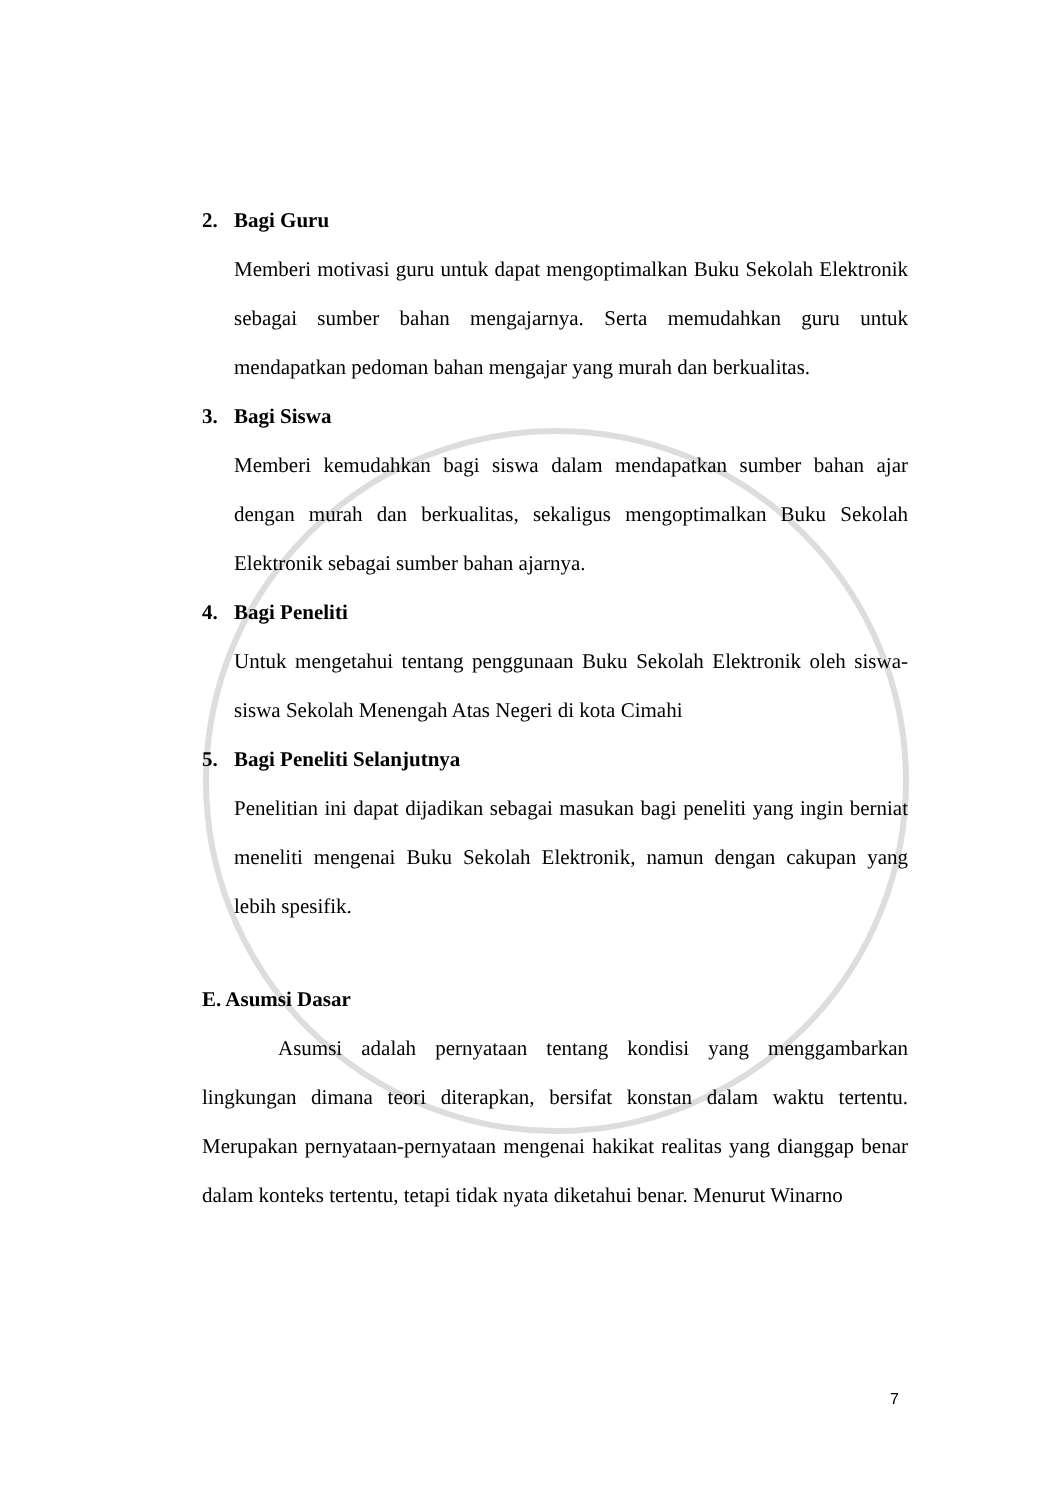2. Bagi Guru
Memberi motivasi guru untuk dapat mengoptimalkan Buku Sekolah Elektronik sebagai sumber bahan mengajarnya. Serta memudahkan guru untuk mendapatkan pedoman bahan mengajar yang murah dan berkualitas.
3. Bagi Siswa
Memberi kemudahkan bagi siswa dalam mendapatkan sumber bahan ajar dengan murah dan berkualitas, sekaligus mengoptimalkan Buku Sekolah Elektronik sebagai sumber bahan ajarnya.
4. Bagi Peneliti
Untuk mengetahui tentang penggunaan Buku Sekolah Elektronik oleh siswa-siswa Sekolah Menengah Atas Negeri di kota Cimahi
5. Bagi Peneliti Selanjutnya
Penelitian ini dapat dijadikan sebagai masukan bagi peneliti yang ingin berniat meneliti mengenai Buku Sekolah Elektronik, namun dengan cakupan yang lebih spesifik.
E. Asumsi Dasar
Asumsi adalah pernyataan tentang kondisi yang menggambarkan lingkungan dimana teori diterapkan, bersifat konstan dalam waktu tertentu. Merupakan pernyataan-pernyataan mengenai hakikat realitas yang dianggap benar dalam konteks tertentu, tetapi tidak nyata diketahui benar. Menurut Winarno
7